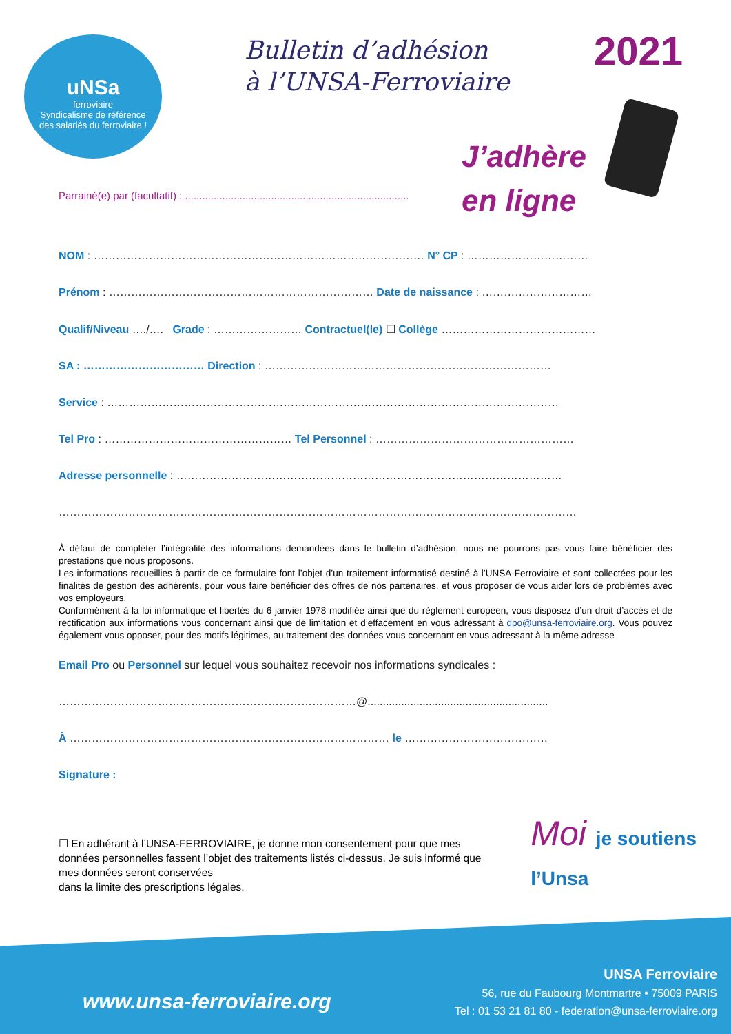uNSa
ferroviaire
Syndicalisme de référence
des salariés du ferroviaire !
Bulletin d’adhésion
à l’UNSA-Ferroviaire
2021
J’adhère
en ligne
Parrainé(e) par (facultatif) : ..............................................................................
NOM : ……………………………………………………………………………… N° CP : ……………………………
Prénom : ……………………………………………………………… Date de naissance : …………………………
Qualif/Niveau …./…. Grade : …………………… Contractuel(le) ☐ Collège ……………………………………
SA : …………………………… Direction : ……………………………………………………………………
Service : ……………………………………………………………………………………………………………
Tel Pro : …………………………………………… Tel Personnel : ………………………………………………
Adresse personnelle : ……………………………………………………………………………………………
……………………………………………………………………………………………………………………………
À défaut de compléter l’intégralité des informations demandées dans le bulletin d’adhésion, nous ne pourrons pas vous faire bénéficier des prestations que nous proposons.
Les informations recueillies à partir de ce formulaire font l’objet d’un traitement informatisé destiné à l’UNSA-Ferroviaire et sont collectées pour les finalités de gestion des adhérents, pour vous faire bénéficier des offres de nos partenaires, et vous proposer de vous aider lors de problèmes avec vos employeurs.
Conformément à la loi informatique et libertés du 6 janvier 1978 modifiée ainsi que du règlement européen, vous disposez d’un droit d’accès et de rectification aux informations vous concernant ainsi que de limitation et d’effacement en vous adressant à dpo@unsa-ferroviaire.org. Vous pouvez également vous opposer, pour des motifs légitimes, au traitement des données vous concernant en vous adressant à la même adresse
Email Pro ou Personnel sur lequel vous souhaitez recevoir nos informations syndicales :
………………………………………………………………………@...........................................................
À …………………………………………………………………………… le …………………………………
Signature :
☐ En adhérant à l’UNSA-FERROVIAIRE, je donne mon consentement pour que mes données personnelles fassent l’objet des traitements listés ci-dessus. Je suis informé que mes données seront conservées
dans la limite des prescriptions légales.
Moi je soutiens
l’Unsa
www.unsa-ferroviaire.org
UNSA Ferroviaire
56, rue du Faubourg Montmartre • 75009 PARIS
Tel : 01 53 21 81 80 - federation@unsa-ferroviaire.org